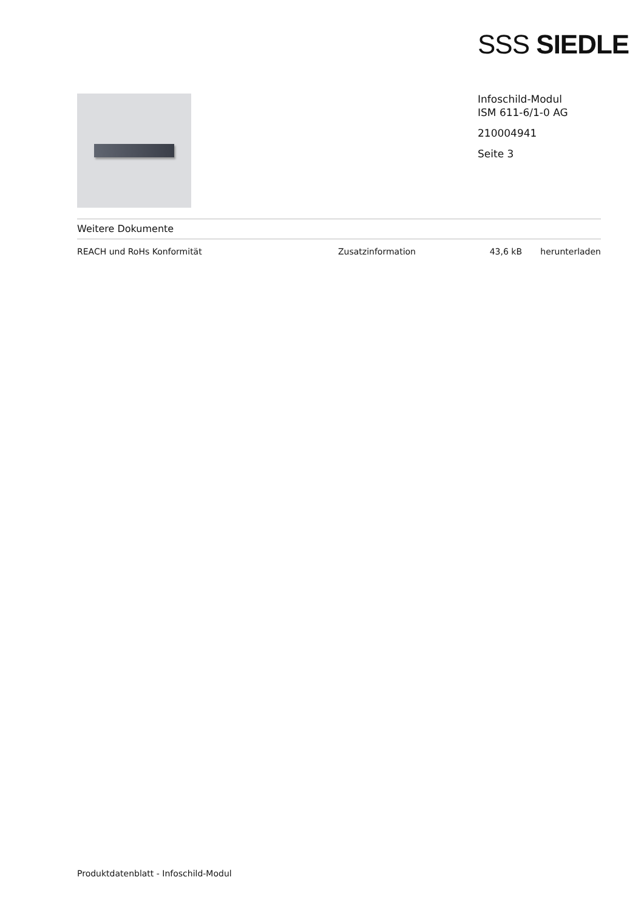SSS SIEDLE
Infoschild-Modul
ISM 611-6/1-0 AG
210004941
Seite 3
Weitere Dokumente
| REACH und RoHs Konformität | Zusatzinformation | 43,6 kB | herunterladen |
Produktdatenblatt - Infoschild-Modul